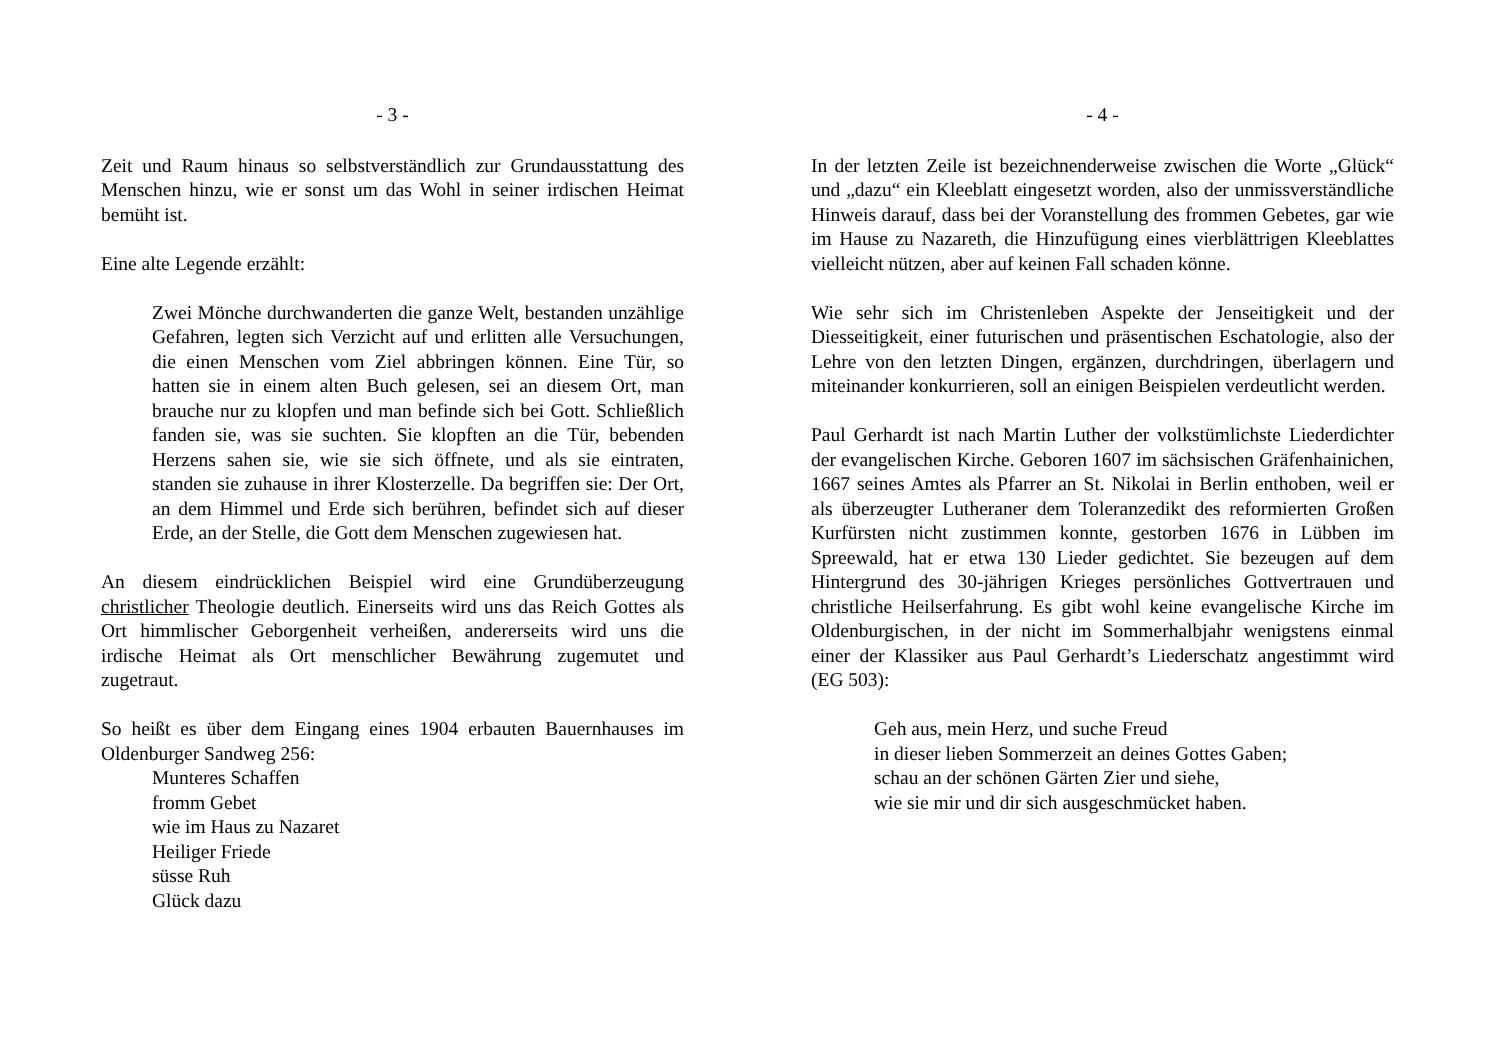- 3 -
Zeit und Raum hinaus so selbstverständlich zur Grundausstattung des Menschen hinzu, wie er sonst um das Wohl in seiner irdischen Heimat bemüht ist.
Eine alte Legende erzählt:
Zwei Mönche durchwanderten die ganze Welt, bestanden unzählige Gefahren, legten sich Verzicht auf und erlitten alle Versuchungen, die einen Menschen vom Ziel abbringen können. Eine Tür, so hatten sie in einem alten Buch gelesen, sei an diesem Ort, man brauche nur zu klopfen und man befinde sich bei Gott. Schließlich fanden sie, was sie suchten. Sie klopften an die Tür, bebenden Herzens sahen sie, wie sie sich öffnete, und als sie eintraten, standen sie zuhause in ihrer Klosterzelle. Da begriffen sie: Der Ort, an dem Himmel und Erde sich berühren, befindet sich auf dieser Erde, an der Stelle, die Gott dem Menschen zugewiesen hat.
An diesem eindrücklichen Beispiel wird eine Grundüberzeugung christlicher Theologie deutlich. Einerseits wird uns das Reich Gottes als Ort himmlischer Geborgenheit verheißen, andererseits wird uns die irdische Heimat als Ort menschlicher Bewährung zugemutet und zugetraut.
So heißt es über dem Eingang eines 1904 erbauten Bauernhauses im Oldenburger Sandweg 256:
Munteres Schaffen
fromm Gebet
wie im Haus zu Nazaret
Heiliger Friede
süsse Ruh
Glück dazu
- 4 -
In der letzten Zeile ist bezeichnenderweise zwischen die Worte „Glück“ und „dazu“ ein Kleeblatt eingesetzt worden, also der unmissverständliche Hinweis darauf, dass bei der Voranstellung des frommen Gebetes, gar wie im Hause zu Nazareth, die Hinzufügung eines vierblättrigen Kleeblattes vielleicht nützen, aber auf keinen Fall schaden könne.
Wie sehr sich im Christenleben Aspekte der Jenseitigkeit und der Diesseitigkeit, einer futurischen und präsentischen Eschatologie, also der Lehre von den letzten Dingen, ergänzen, durchdringen, überlagern und miteinander konkurrieren, soll an einigen Beispielen verdeutlicht werden.
Paul Gerhardt ist nach Martin Luther der volkstümlichste Liederdichter der evangelischen Kirche. Geboren 1607 im sächsischen Gräfenhainichen, 1667 seines Amtes als Pfarrer an St. Nikolai in Berlin enthoben, weil er als überzeugter Lutheraner dem Toleranzedikt des reformierten Großen Kurfürsten nicht zustimmen konnte, gestorben 1676 in Lübben im Spreewald, hat er etwa 130 Lieder gedichtet. Sie bezeugen auf dem Hintergrund des 30-jährigen Krieges persönliches Gottvertrauen und christliche Heilserfahrung. Es gibt wohl keine evangelische Kirche im Oldenburgischen, in der nicht im Sommerhalbjahr wenigstens einmal einer der Klassiker aus Paul Gerhardt’s Liederschatz angestimmt wird (EG 503):
Geh aus, mein Herz, und suche Freud
in dieser lieben Sommerzeit an deines Gottes Gaben;
schau an der schönen Gärten Zier und siehe,
wie sie mir und dir sich ausgeschmücket haben.